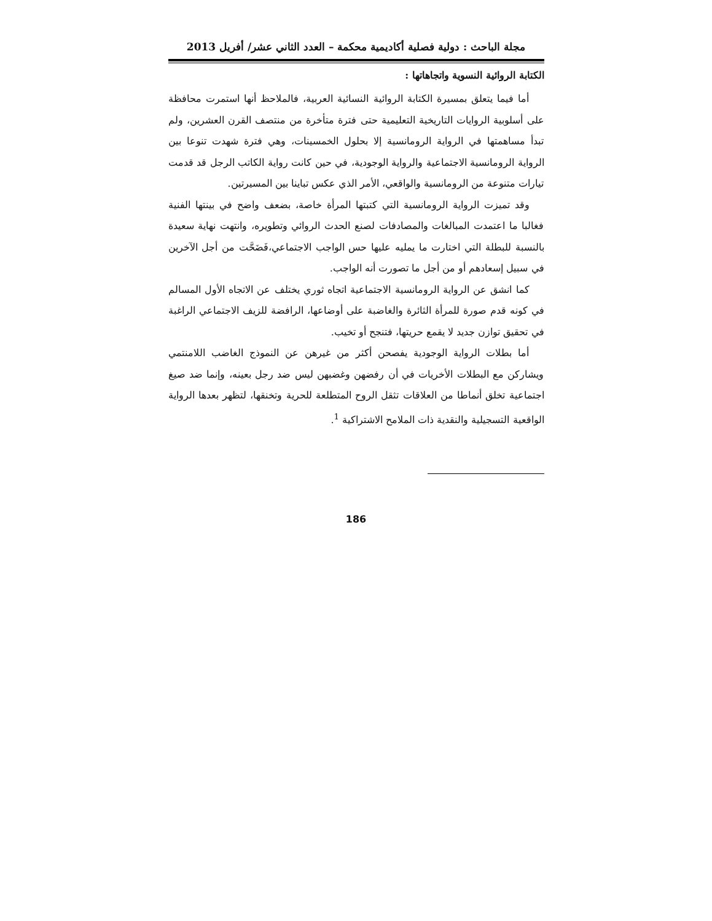مجلة الباحث : دولية فصلية أكاديمية محكمة – العدد الثاني عشر/ أفريل 2013
الكتابة الروائية النسوية واتجاهاتها :
أما فيما يتعلق بمسيرة الكتابة الروائية النسائية العربية، فالملاحظ أنها استمرت محافظة على أسلوبية الروايات التاريخية التعليمية حتى فترة متأخرة من منتصف القرن العشرين، ولم تبدأ مساهمتها في الرواية الرومانسية إلا بحلول الخمسينات، وهي فترة شهدت تنوعا بين الرواية الرومانسية الاجتماعية والرواية الوجودية، في حين كانت رواية الكاتب الرجل قد قدمت تيارات متنوعة من الرومانسية والواقعي، الأمر الذي عكس تباينا بين المسيرتين.
وقد تميزت الرواية الرومانسية التي كتبتها المرأة خاصة، بضعف واضح في بينتها الفنية فغالبا ما اعتمدت المبالغات والمصادفات لصنع الحدث الروائي وتطويره، وانتهت نهاية سعيدة بالنسبة للبطلة التي اختارت ما يمليه عليها حس الواجب الاجتماعي،فَضَحَّت من أجل الآخرين في سبيل إسعادهم أو من أجل ما تصورت أنه الواجب.
كما انشق عن الرواية الرومانسية الاجتماعية اتجاه ثوري يختلف عن الاتجاه الأول المسالم في كونه قدم صورة للمرأة الثائرة والغاضبة على أوضاعها، الرافضة للزيف الاجتماعي الراغبة في تحقيق توازن جديد لا يقمع حريتها، فتنجح أو تخيب.
أما بطلات الرواية الوجودية يفصحن أكثر من غيرهن عن النموذج الغاضب اللامنتمي ويشاركن مع البطلات الأخريات في أن رفضهن وغضبهن ليس ضد رجل بعينه، وإنما ضد صيغ اجتماعية تخلق أنماطا من العلاقات تثقل الروح المتطلعة للحرية وتخنقها، لتظهر بعدها الرواية الواقعية التسجيلية والنقدية ذات الملامح الاشتراكية <sup>1</sup>.
186